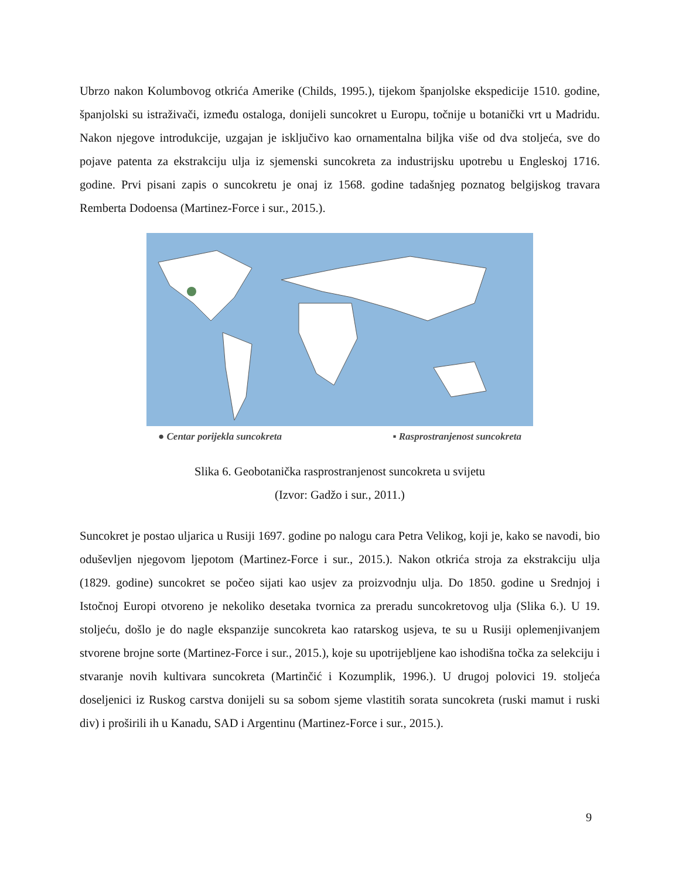Ubrzo nakon Kolumbovog otkrića Amerike (Childs, 1995.), tijekom španjolske ekspedicije 1510. godine, španjolski su istraživači, između ostaloga, donijeli suncokret u Europu, točnije u botanički vrt u Madridu. Nakon njegove introdukcije, uzgajan je isključivo kao ornamentalna biljka više od dva stoljeća, sve do pojave patenta za ekstrakciju ulja iz sjemenski suncokreta za industrijsku upotrebu u Engleskoj 1716. godine. Prvi pisani zapis o suncokretu je onaj iz 1568. godine tadašnjeg poznatog belgijskog travara Remberta Dodoensa (Martinez-Force i sur., 2015.).
● Centar porijekla suncokreta ▪ Rasprostranjenost suncokreta
Slika 6. Geobotanička rasprostranjenost suncokreta u svijetu
(Izvor: Gadžo i sur., 2011.)
Suncokret je postao uljarica u Rusiji 1697. godine po nalogu cara Petra Velikog, koji je, kako se navodi, bio oduševljen njegovom ljepotom (Martinez-Force i sur., 2015.). Nakon otkrića stroja za ekstrakciju ulja (1829. godine) suncokret se počeo sijati kao usjev za proizvodnju ulja. Do 1850. godine u Srednjoj i Istočnoj Europi otvoreno je nekoliko desetaka tvornica za preradu suncokretovog ulja (Slika 6.). U 19. stoljeću, došlo je do nagle ekspanzije suncokreta kao ratarskog usjeva, te su u Rusiji oplemenjivanjem stvorene brojne sorte (Martinez-Force i sur., 2015.), koje su upotrijebljene kao ishodišna točka za selekciju i stvaranje novih kultivara suncokreta (Martinčić i Kozumplik, 1996.). U drugoj polovici 19. stoljeća doseljenici iz Ruskog carstva donijeli su sa sobom sjeme vlastitih sorata suncokreta (ruski mamut i ruski div) i proširili ih u Kanadu, SAD i Argentinu (Martinez-Force i sur., 2015.).
9